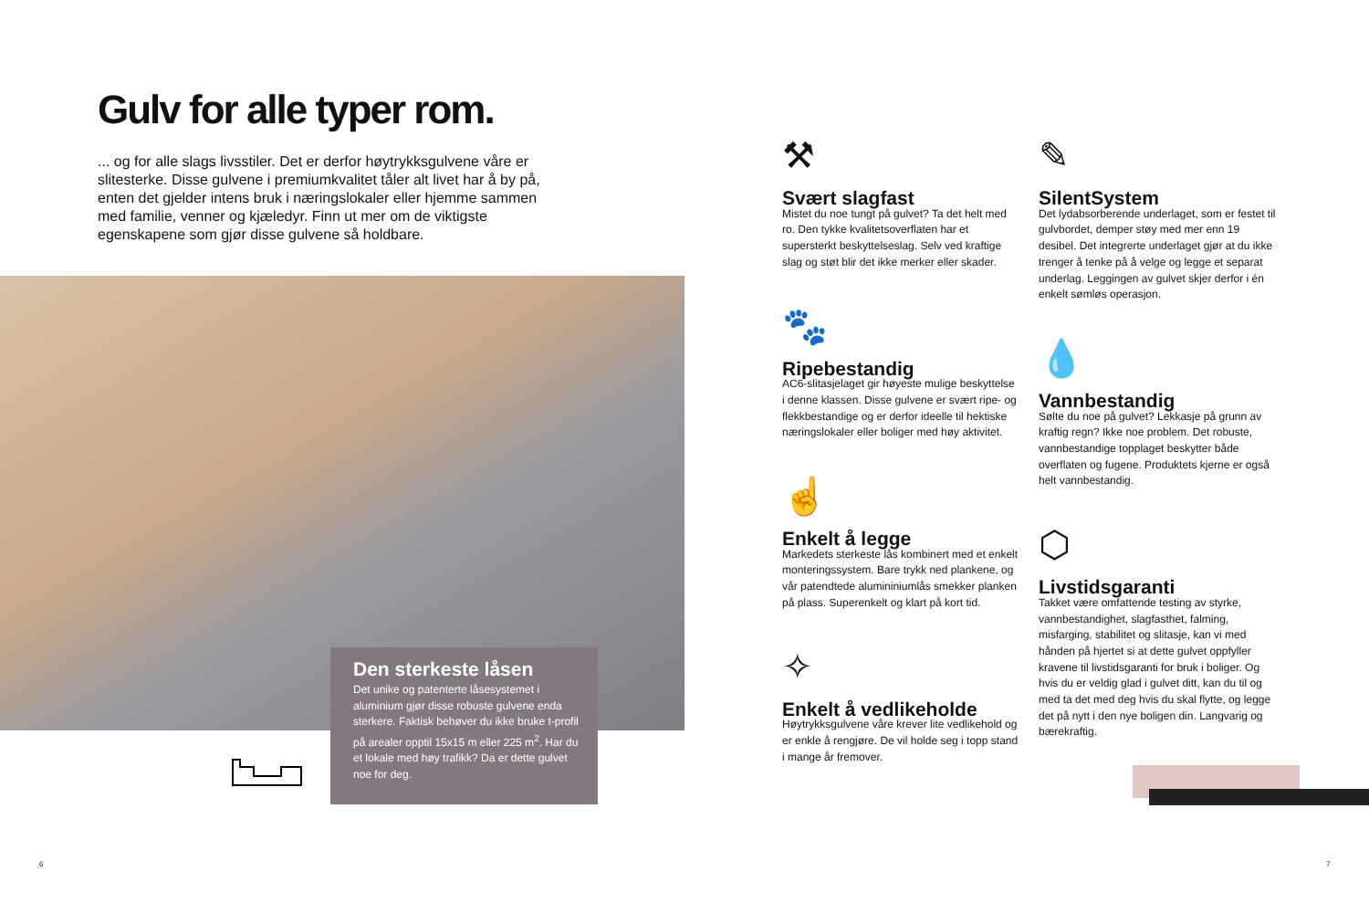Gulv for alle typer rom.
... og for alle slags livsstiler. Det er derfor høytrykksgulvene våre er slitesterke. Disse gulvene i premiumkvalitet tåler alt livet har å by på, enten det gjelder intens bruk i næringslokaler eller hjemme sammen med familie, venner og kjæledyr. Finn ut mer om de viktigste egenskapene som gjør disse gulvene så holdbare.
Den sterkeste låsen
Det unike og patenterte låsesystemet i aluminium gjør disse robuste gulvene enda sterkere. Faktisk behøver du ikke bruke t-profil på arealer opptil 15x15 m eller 225 m<sup>2</sup>. Har du et lokale med høy trafikk? Da er dette gulvet noe for deg.
6
⚒
Svært slagfast
Mistet du noe tungt på gulvet? Ta det helt med ro. Den tykke kvalitetsoverflaten har et supersterkt beskyttelseslag. Selv ved kraftige slag og støt blir det ikke merker eller skader.
🐾
Ripebestandig
AC6-slitasjelaget gir høyeste mulige beskyttelse i denne klassen. Disse gulvene er svært ripe- og flekkbestandige og er derfor ideelle til hektiske næringslokaler eller boliger med høy aktivitet.
☝
Enkelt å legge
Markedets sterkeste lås kombinert med et enkelt monteringssystem. Bare trykk ned plankene, og vår patendtede alumininiumlås smekker planken på plass. Superenkelt og klart på kort tid.
✧
Enkelt å vedlikeholde
Høytrykksgulvene våre krever lite vedlikehold og er enkle å rengjøre. De vil holde seg i topp stand i mange år fremover.
✎
SilentSystem
Det lydabsorberende underlaget, som er festet til gulvbordet, demper støy med mer enn 19 desibel. Det integrerte underlaget gjør at du ikke trenger å tenke på å velge og legge et separat underlag. Leggingen av gulvet skjer derfor i én enkelt sømløs operasjon.
💧
Vannbestandig
Sølte du noe på gulvet? Lekkasje på grunn av kraftig regn? Ikke noe problem. Det robuste, vannbestandige topplaget beskytter både overflaten og fugene. Produktets kjerne er også helt vannbestandig.
⬡
Livstidsgaranti
Takket være omfattende testing av styrke, vannbestandighet, slagfasthet, falming, misfarging, stabilitet og slitasje, kan vi med hånden på hjertet si at dette gulvet oppfyller kravene til livstidsgaranti for bruk i boliger. Og hvis du er veldig glad i gulvet ditt, kan du til og med ta det med deg hvis du skal flytte, og legge det på nytt i den nye boligen din. Langvarig og bærekraftig.
7